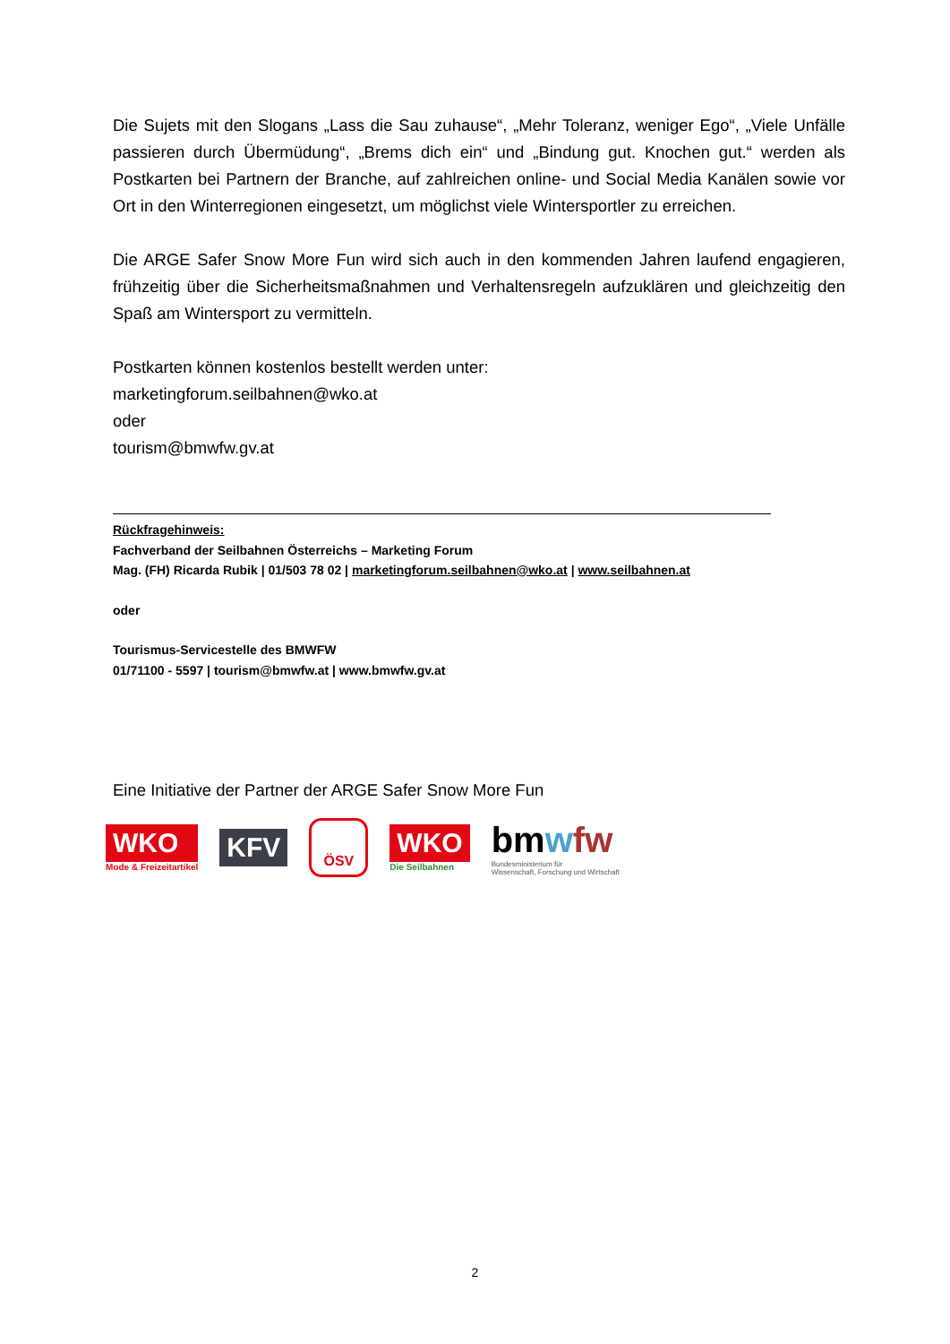Die Sujets mit den Slogans „Lass die Sau zuhause“, „Mehr Toleranz, weniger Ego“, „Viele Unfälle passieren durch Übermüdung“, „Brems dich ein“ und „Bindung gut. Knochen gut.“ werden als Postkarten bei Partnern der Branche, auf zahlreichen online- und Social Media Kanälen sowie vor Ort in den Winterregionen eingesetzt, um möglichst viele Wintersportler zu erreichen.
Die ARGE Safer Snow More Fun wird sich auch in den kommenden Jahren laufend engagieren, frühzeitig über die Sicherheitsmaßnahmen und Verhaltensregeln aufzuklären und gleichzeitig den Spaß am Wintersport zu vermitteln.
Postkarten können kostenlos bestellt werden unter:
marketingforum.seilbahnen@wko.at
oder
tourism@bmwfw.gv.at
Rückfragehinweis:
Fachverband der Seilbahnen Österreichs – Marketing Forum
Mag. (FH) Ricarda Rubik | 01/503 78 02 | marketingforum.seilbahnen@wko.at | www.seilbahnen.at
oder
Tourismus-Servicestelle des BMWFW
01/71100 - 5597 | tourism@bmwfw.at | www.bmwfw.gv.at
Eine Initiative der Partner der ARGE Safer Snow More Fun
WKO
Mode & Freizeitartikel
KFV
ÖSV
WKO
Die Seilbahnen
bm wfw
Bundesministerium für
Wissenschaft, Forschung und Wirtschaft
2